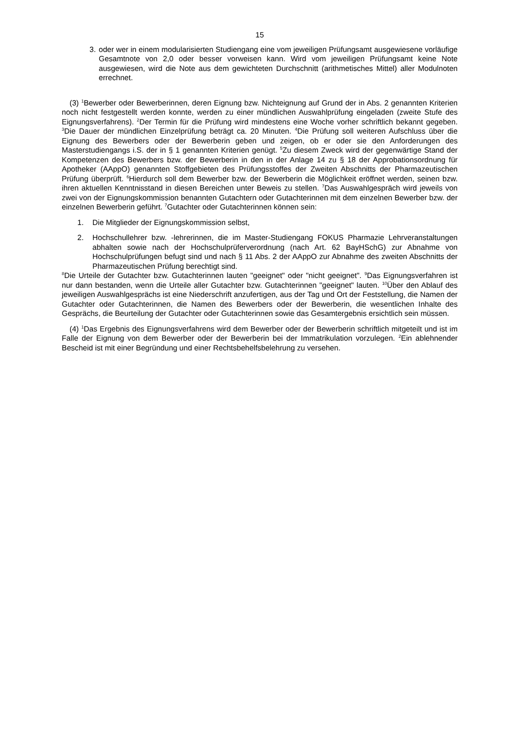15
3. oder wer in einem modularisierten Studiengang eine vom jeweiligen Prüfungsamt ausgewiesene vorläufige Gesamtnote von 2,0 oder besser vorweisen kann. Wird vom jeweiligen Prüfungsamt keine Note ausgewiesen, wird die Note aus dem gewichteten Durchschnitt (arithmetisches Mittel) aller Modulnoten errechnet.
(3) <sup>1</sup>Bewerber oder Bewerberinnen, deren Eignung bzw. Nichteignung auf Grund der in Abs. 2 genannten Kriterien noch nicht festgestellt werden konnte, werden zu einer mündlichen Auswahlprüfung eingeladen (zweite Stufe des Eignungsverfahrens). <sup>2</sup>Der Termin für die Prüfung wird mindestens eine Woche vorher schriftlich bekannt gegeben. <sup>3</sup>Die Dauer der mündlichen Einzelprüfung beträgt ca. 20 Minuten. <sup>4</sup>Die Prüfung soll weiteren Aufschluss über die Eignung des Bewerbers oder der Bewerberin geben und zeigen, ob er oder sie den Anforderungen des Masterstudiengangs i.S. der in § 1 genannten Kriterien genügt. <sup>5</sup>Zu diesem Zweck wird der gegenwärtige Stand der Kompetenzen des Bewerbers bzw. der Bewerberin in den in der Anlage 14 zu § 18 der Approbationsordnung für Apotheker (AAppO) genannten Stoffgebieten des Prüfungsstoffes der Zweiten Abschnitts der Pharmazeutischen Prüfung überprüft. <sup>6</sup>Hierdurch soll dem Bewerber bzw. der Bewerberin die Möglichkeit eröffnet werden, seinen bzw. ihren aktuellen Kenntnisstand in diesen Bereichen unter Beweis zu stellen. <sup>7</sup>Das Auswahlgespräch wird jeweils von zwei von der Eignungskommission benannten Gutachtern oder Gutachterinnen mit dem einzelnen Bewerber bzw. der einzelnen Bewerberin geführt. <sup>7</sup>Gutachter oder Gutachterinnen können sein:
1. Die Mitglieder der Eignungskommission selbst,
2. Hochschullehrer bzw. -lehrerinnen, die im Master-Studiengang FOKUS Pharmazie Lehrveranstaltungen abhalten sowie nach der Hochschulprüferverordnung (nach Art. 62 BayHSchG) zur Abnahme von Hochschulprüfungen befugt sind und nach § 11 Abs. 2 der AAppO zur Abnahme des zweiten Abschnitts der Pharmazeutischen Prüfung berechtigt sind.
<sup>8</sup> Die Urteile der Gutachter bzw. Gutachterinnen lauten "geeignet" oder "nicht geeignet". <sup>9</sup>Das Eignungsverfahren ist nur dann bestanden, wenn die Urteile aller Gutachter bzw. Gutachterinnen "geeignet" lauten. <sup>10</sup>Über den Ablauf des jeweiligen Auswahlgesprächs ist eine Niederschrift anzufertigen, aus der Tag und Ort der Feststellung, die Namen der Gutachter oder Gutachterinnen, die Namen des Bewerbers oder der Bewerberin, die wesentlichen Inhalte des Gesprächs, die Beurteilung der Gutachter oder Gutachterinnen sowie das Gesamtergebnis ersichtlich sein müssen.
(4) <sup>1</sup>Das Ergebnis des Eignungsverfahrens wird dem Bewerber oder der Bewerberin schriftlich mitgeteilt und ist im Falle der Eignung von dem Bewerber oder der Bewerberin bei der Immatrikulation vorzulegen. <sup>2</sup>Ein ablehnender Bescheid ist mit einer Begründung und einer Rechtsbehelfsbelehrung zu versehen.